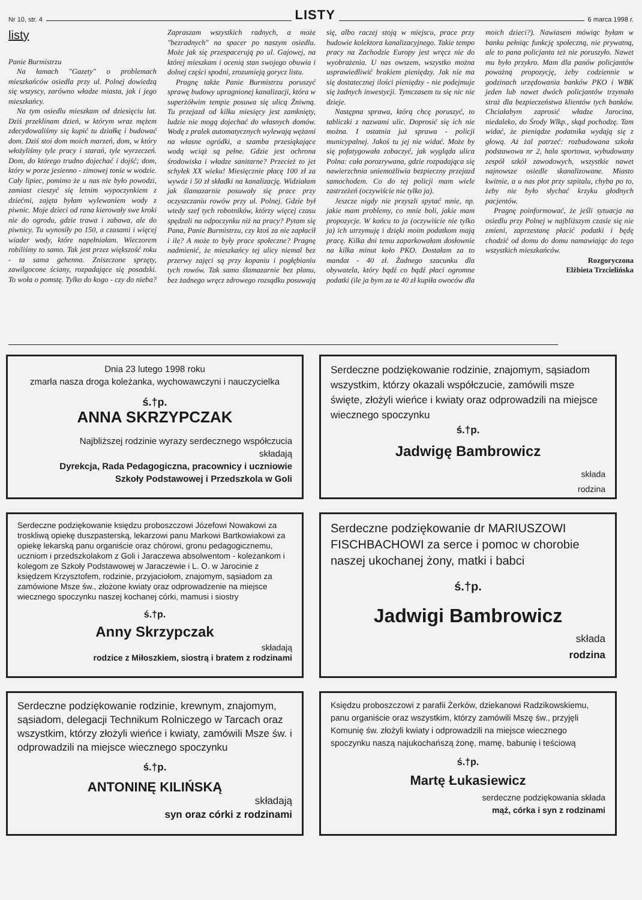Nr 10, str. 4 LISTY 6 marca 1998 r.
listy
Panie Burmistrzu
Na łamach "Gazety" o problemach mieszkańców osiedla przy ul. Polnej dowiedzą się wszyscy, zarówno władze miasta, jak i jego mieszkańcy.
Na tym osiedlu mieszkam od dziesięciu lat. Dziś przeklinam dzień, w którym wraz mężem zdecydowaliśmy się kupić tu działkę i budować dom. Dziś stoi dom moich marzeń, dom, w który włożyliśmy tyle pracy i starań, tyle wyrzeczeń. Dom, do którego trudno dojechać i dojść; dom, który w porze jesienno - zimowej tonie w wodzie. Cały lipiec, pomimo że u nas nie było powodzi, zamiast cieszyć się letnim wypoczynkiem z dziećmi, zajęta byłam wylewaniem wody z piwnic. Moje dzieci od rana kierowały swe kroki nie do ogrodu, gdzie trawa i zabawa, ale do piwnicy. Tu wynosiły po 150, a czasami i więcej wiader wody, które napełniałam. Wieczorem robiliśmy to samo. Tak jest przez większość roku - ta sama gehenna. Zniszczone sprzęty, zawilgocone ściany, rozpadające się posadzki. To woła o pomstę. Tylko do kogo - czy do nieba? Zapraszam wszystkich radnych, a może "bezradnych" na spacer po naszym osiedlu. Może jak się przespacerują po ul. Gajowej, na której mieszkam i ocenią stan swojego obuwia i dolnej części spodni, zrozumieją gorycz listu.
Pragnę także Panie Burmistrzu poruszyć sprawę budowy upragnionej kanalizacji, która w superżółwim tempie posuwa się ulicą Żniwną. Tu przejazd od kilku miesięcy jest zamknięty, ludzie nie mogą dojechać do własnych domów. Wodę z pralek automatycznych wylewają wężami na własne ogródki, a szamba przesiąkające wodą wciąż są pełne. Gdzie jest ochrona środowiska i władze sanitarne? Przecież to jet schyłek XX wieku! Miesięcznie płacę 100 zł za wywóz i 50 zł składki na kanalizację. Widziałam jak ślamazarnie posuwały się prace przy oczyszczaniu rowów przy ul. Polnej. Gdzie był wtedy szef tych robotników, którzy więcej czasu spędzali na odpoczynku niż na pracy? Pytam się Pana, Panie Burmistrzu, czy ktoś za nie zapłacił i ile? A może to były prace społeczne? Pragnę nadmienić, że mieszkańcy tej ulicy niemal bez przerwy zajęci są przy kopaniu i pogłębianiu tych rowów. Tak samo ślamazarnie bez planu, bez żadnego wręcz zdrowego rozsądku posuwają się, albo raczej stoją w miejscu, prace przy budowie kolektora kanalizacyjnego. Takie tempo pracy na Zachodzie Europy jest wręcz nie do wyobrażenia. U nas owszem, wszystko można usprawiedliwić brakiem pieniędzy. Jak nie ma się dostatecznej ilości pieniędzy - nie podejmuje się żadnych inwestycji. Tymczasem tu się nic nie dzieje.
Następna sprawa, którą chcę poruszyć, to tabliczki z nazwami ulic. Doprosić się ich nie można. I ostatnia już sprawa - policji municypalnej. Jakoś tu jej nie widać. Może by się pofatygowała zobaczyć, jak wygląda ulica Polna: cała porozrywana, gdzie rozpadająca się nawierzchnia uniemożliwia bezpieczny przejazd samochodem. Co do tej policji mam wiele zastrzeżeń (oczywiście nie tylko ja).
Jeszcze nigdy nie przyszli spytać mnie, np. jakie mam problemy, co mnie boli, jakie mam propozycje. W końcu to ja (oczywiście nie tylko ja) ich utrzymuję i dzięki moim podatkom mają pracę. Kilka dni temu zaparkowałam dosłownie na kilka minut koło PKO. Dostałam za to mandat - 40 zł. Żadnego szacunku dla obywatela, który bądź co bądź płaci ogromne podatki (ile ja bym za te 40 zł kupiła owoców dla moich dzieci?). Nawiasem mówiąc byłam w banku pełniąc funkcję społeczną, nie prywatną, ale to pana policjanta też nie poruszyło. Nawet mu było przykro. Mam dla panów policjantów poważną propozycję, żeby codziennie w godzinach urzędowania banków PKO i WBK jeden lub nawet dwóch policjantów trzymało straż dla bezpieczeństwa klientów tych banków. Chciałabym zaprosić władze Jarocina, niedaleko, do Środy Wlkp., skąd pochodzę. Tam widać, że pieniądze podatnika wydają się z głową. Aż żal patrzeć: rozbudowana szkoła podstawowa nr 2, hala sportowa, wybudowany zespół szkół zawodowych, wszystkie nawet najnowsze osiedle skanalizowane. Miasto kwitnie, a u nas płot przy szpitalu, chyba po to, żeby nie było słychać krzyku głodnych pacjentów.
Pragnę poinformować, że jeśli sytuacja na osiedlu przy Polnej w najbliższym czasie się nie zmieni, zaprzestanę płacić podatki i będę chodzić od domu do domu namawiając do tego wszystkich mieszkańców.
Rozgoryczona
Elżbieta Trzcielińska
Dnia 23 lutego 1998 roku
zmarła nasza droga koleżanka, wychowawczyni i nauczycielka
ś.†p.
ANNA SKRZYPCZAK
Najbliższej rodzinie wyrazy serdecznego współczucia
składają
Dyrekcja, Rada Pedagogiczna, pracownicy i uczniowie
Szkoły Podstawowej i Przedszkola w Goli
Serdeczne podziękowanie rodzinie, znajomym, sąsiadom wszystkim, którzy okazali współczucie, zamówili msze święte, złożyli wieńce i kwiaty oraz odprowadzili na miejsce wiecznego spoczynku
ś.†p.
Jadwigę Bambrowicz
składa
rodzina
Serdeczne podziękowanie księdzu proboszczowi Józefowi Nowakowi za troskliwą opiekę duszpasterską, lekarzowi panu Markowi Bartkowiakowi za opiekę lekarską panu organiście oraz chórowi, gronu pedagogicznemu, uczniom i przedszkolakom z Goli i Jaraczewa absolwentom - koleżankom i kolegom ze Szkoły Podstawowej w Jaraczewie i L. O. w Jarocinie z księdzem Krzysztofem, rodzinie, przyjaciołom, znajomym, sąsiadom za zamówione Msze św., złożone kwiaty oraz odprowadzenie na miejsce wiecznego spoczynku naszej kochanej córki, mamusi i siostry
ś.†p.
Anny Skrzypczak
składają
rodzice z Miłoszkiem, siostrą i bratem z rodzinami
Serdeczne podziękowanie dr MARIUSZOWI FISCHBACHOWI za serce i pomoc w chorobie naszej ukochanej żony, matki i babci
ś.†p.
Jadwigi Bambrowicz
składa
rodzina
Serdeczne podziękowanie rodzinie, krewnym, znajomym, sąsiadom, delegacji Technikum Rolniczego w Tarcach oraz wszystkim, którzy złożyli wieńce i kwiaty, zamówili Msze św. i odprowadzili na miejsce wiecznego spoczynku
ś.†p.
ANTONINĘ KILIŃSKĄ
składają
syn oraz córki z rodzinami
Księdzu proboszczowi z parafii Żerków, dziekanowi Radzikowskiemu, panu organiście oraz wszystkim, którzy zamówili Mszę św., przyjęli Komunię św. złożyli kwiaty i odprowadzili na miejsce wiecznego spoczynku naszą najukochańszą żonę, mamę, babunię i teściową
ś.†p.
Martę Łukasiewicz
serdeczne podziękowania składa
mąż, córka i syn z rodzinami